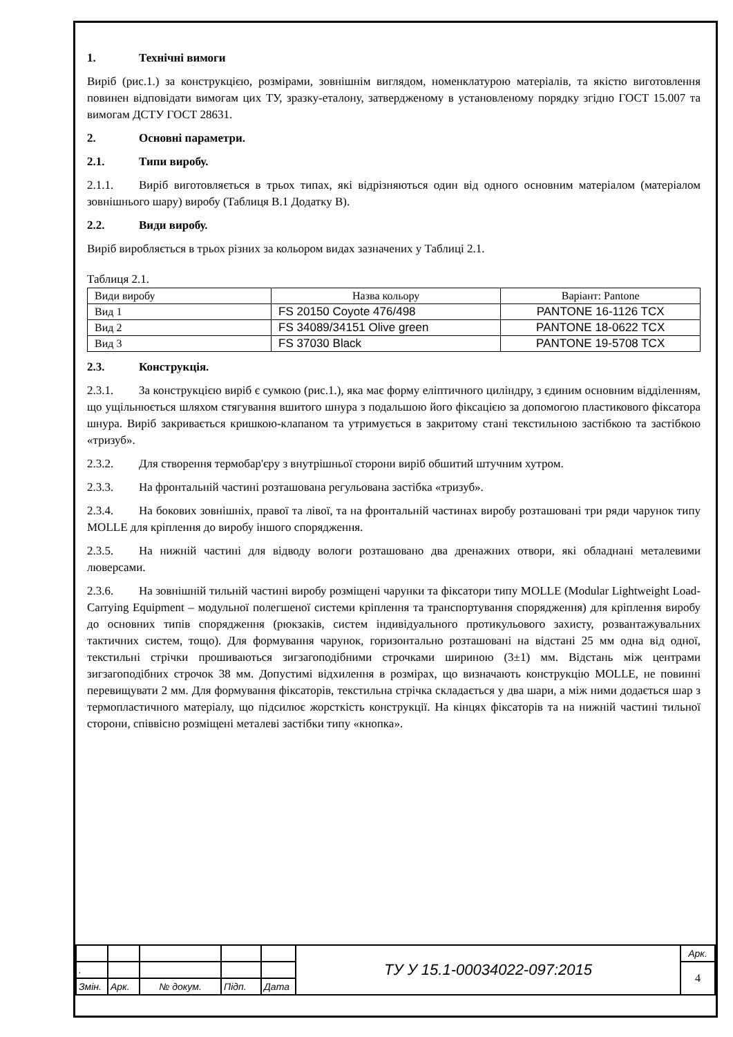1. Технічні вимоги
Виріб (рис.1.) за конструкцією, розмірами, зовнішнім виглядом, номенклатурою матеріалів, та якістю виготовлення повинен відповідати вимогам цих ТУ, зразку-еталону, затвердженому в установленому порядку згідно ГОСТ 15.007 та вимогам ДСТУ ГОСТ 28631.
2. Основні параметри.
2.1. Типи виробу.
2.1.1. Виріб виготовляється в трьох типах, які відрізняються один від одного основним матеріалом (матеріалом зовнішнього шару) виробу (Таблиця В.1 Додатку В).
2.2. Види виробу.
Виріб виробляється в трьох різних за кольором видах зазначених у Таблиці 2.1.
Таблиця 2.1.
| Види виробу | Назва кольору | Варіант: Pantone |
| Вид 1 | FS 20150 Coyote 476/498 | PANTONE 16-1126 TCX |
| Вид 2 | FS 34089/34151 Olive green | PANTONE 18-0622 TCX |
| Вид 3 | FS 37030 Black | PANTONE 19-5708 TCX |
2.3. Конструкція.
2.3.1. За конструкцією виріб є сумкою (рис.1.), яка має форму еліптичного циліндру, з єдиним основним відділенням, що ущільнюється шляхом стягування вшитого шнура з подальшою його фіксацією за допомогою пластикового фіксатора шнура. Виріб закривається кришкою-клапаном та утримується в закритому стані текстильною застібкою та застібкою «тризуб».
2.3.2. Для створення термобар'єру з внутрішньої сторони виріб обшитий штучним хутром.
2.3.3. На фронтальній частині розташована регульована застібка «тризуб».
2.3.4. На бокових зовнішніх, правої та лівої, та на фронтальній частинах виробу розташовані три ряди чарунок типу MOLLE для кріплення до виробу іншого спорядження.
2.3.5. На нижній частині для відводу вологи розташовано два дренажних отвори, які обладнані металевими люверсами.
2.3.6. На зовнішній тильній частині виробу розміщені чарунки та фіксатори типу MOLLE (Modular Lightweight Load-Carrying Equipment – модульної полегшеної системи кріплення та транспортування спорядження) для кріплення виробу до основних типів спорядження (рюкзаків, систем індивідуального протикульового захисту, розвантажувальних тактичних систем, тощо). Для формування чарунок, горизонтально розташовані на відстані 25 мм одна від одної, текстильні стрічки прошиваються зигзагоподібними строчками шириною (3±1) мм. Відстань між центрами зигзагоподібних строчок 38 мм. Допустимі відхилення в розмірах, що визначають конструкцію MOLLE, не повинні перевищувати 2 мм. Для формування фіксаторів, текстильна стрічка складається у два шари, а між ними додається шар з термопластичного матеріалу, що підсилює жорсткість конструкції. На кінцях фіксаторів та на нижній частині тильної сторони, співвісно розміщені металеві застібки типу «кнопка».
| | | | | | ТУ У 15.1-00034022-097:2015 | Арк. |
| . | | | | | | 4 |
| Змін. | Арк. | № докум. | Підп. | Дата | | |